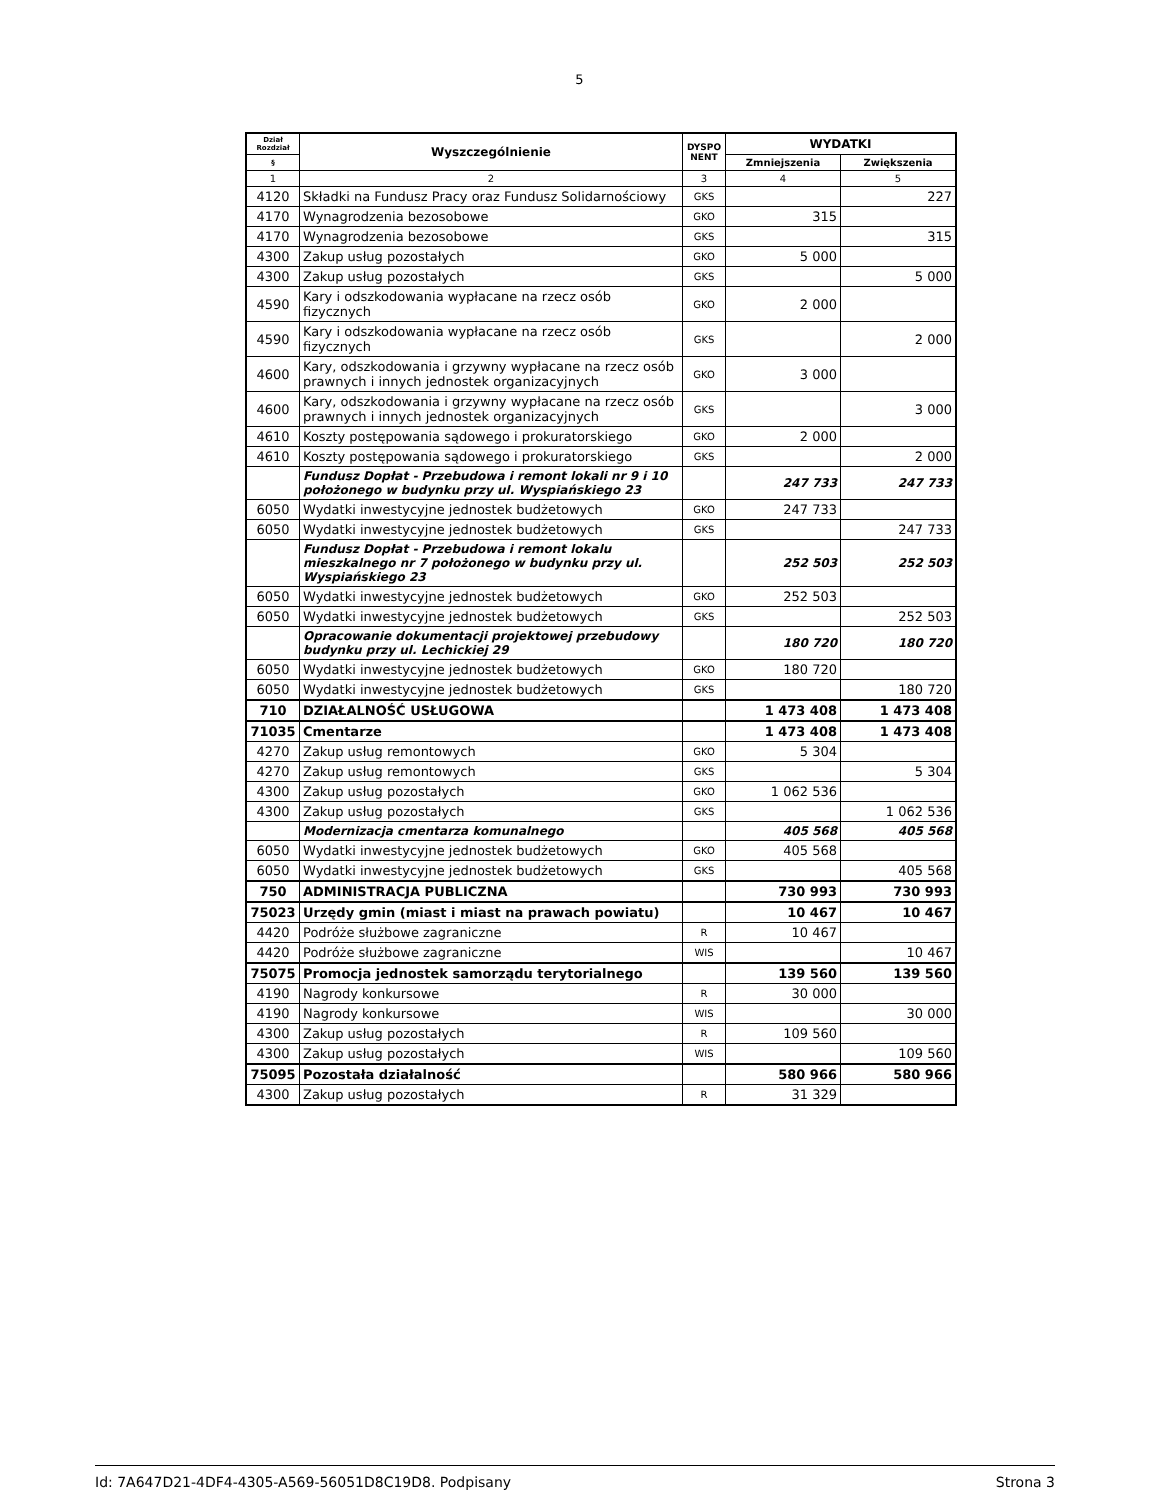5
| Dział Rozdział | Wyszczególnienie | DYSPO NENT | WYDATKI | |
| --- | --- | --- | --- | --- |
| § | | | Zmniejszenia | Zwiększenia |
| 1 | 2 | 3 | 4 | 5 |
| 4120 | Składki na Fundusz Pracy oraz Fundusz Solidarnościowy | GKS | | 227 |
| 4170 | Wynagrodzenia bezosobowe | GKO | 315 | |
| 4170 | Wynagrodzenia bezosobowe | GKS | | 315 |
| 4300 | Zakup usług pozostałych | GKO | 5 000 | |
| 4300 | Zakup usług pozostałych | GKS | | 5 000 |
| 4590 | Kary i odszkodowania wypłacane na rzecz osób fizycznych | GKO | 2 000 | |
| 4590 | Kary i odszkodowania wypłacane na rzecz osób fizycznych | GKS | | 2 000 |
| 4600 | Kary, odszkodowania i grzywny wypłacane na rzecz osób prawnych i innych jednostek organizacyjnych | GKO | 3 000 | |
| 4600 | Kary, odszkodowania i grzywny wypłacane na rzecz osób prawnych i innych jednostek organizacyjnych | GKS | | 3 000 |
| 4610 | Koszty postępowania sądowego i prokuratorskiego | GKO | 2 000 | |
| 4610 | Koszty postępowania sądowego i prokuratorskiego | GKS | | 2 000 |
| | Fundusz Dopłat - Przebudowa i remont lokali nr 9 i 10 położonego w budynku przy ul. Wyspiańskiego 23 | | 247 733 | 247 733 |
| 6050 | Wydatki inwestycyjne jednostek budżetowych | GKO | 247 733 | |
| 6050 | Wydatki inwestycyjne jednostek budżetowych | GKS | | 247 733 |
| | Fundusz Dopłat - Przebudowa i remont lokalu mieszkalnego nr 7 położonego w budynku przy ul. Wyspiańskiego 23 | | 252 503 | 252 503 |
| 6050 | Wydatki inwestycyjne jednostek budżetowych | GKO | 252 503 | |
| 6050 | Wydatki inwestycyjne jednostek budżetowych | GKS | | 252 503 |
| | Opracowanie dokumentacji projektowej przebudowy budynku przy ul. Lechickiej 29 | | 180 720 | 180 720 |
| 6050 | Wydatki inwestycyjne jednostek budżetowych | GKO | 180 720 | |
| 6050 | Wydatki inwestycyjne jednostek budżetowych | GKS | | 180 720 |
| 710 | DZIAŁALNOŚĆ USŁUGOWA | | 1 473 408 | 1 473 408 |
| 71035 | Cmentarze | | 1 473 408 | 1 473 408 |
| 4270 | Zakup usług remontowych | GKO | 5 304 | |
| 4270 | Zakup usług remontowych | GKS | | 5 304 |
| 4300 | Zakup usług pozostałych | GKO | 1 062 536 | |
| 4300 | Zakup usług pozostałych | GKS | | 1 062 536 |
| | Modernizacja cmentarza komunalnego | | 405 568 | 405 568 |
| 6050 | Wydatki inwestycyjne jednostek budżetowych | GKO | 405 568 | |
| 6050 | Wydatki inwestycyjne jednostek budżetowych | GKS | | 405 568 |
| 750 | ADMINISTRACJA PUBLICZNA | | 730 993 | 730 993 |
| 75023 | Urzędy gmin (miast i miast na prawach powiatu) | | 10 467 | 10 467 |
| 4420 | Podróże służbowe zagraniczne | R | 10 467 | |
| 4420 | Podróże służbowe zagraniczne | WIS | | 10 467 |
| 75075 | Promocja jednostek samorządu terytorialnego | | 139 560 | 139 560 |
| 4190 | Nagrody konkursowe | R | 30 000 | |
| 4190 | Nagrody konkursowe | WIS | | 30 000 |
| 4300 | Zakup usług pozostałych | R | 109 560 | |
| 4300 | Zakup usług pozostałych | WIS | | 109 560 |
| 75095 | Pozostała działalność | | 580 966 | 580 966 |
| 4300 | Zakup usług pozostałych | R | 31 329 | |
Id: 7A647D21-4DF4-4305-A569-56051D8C19D8. Podpisany Strona 3